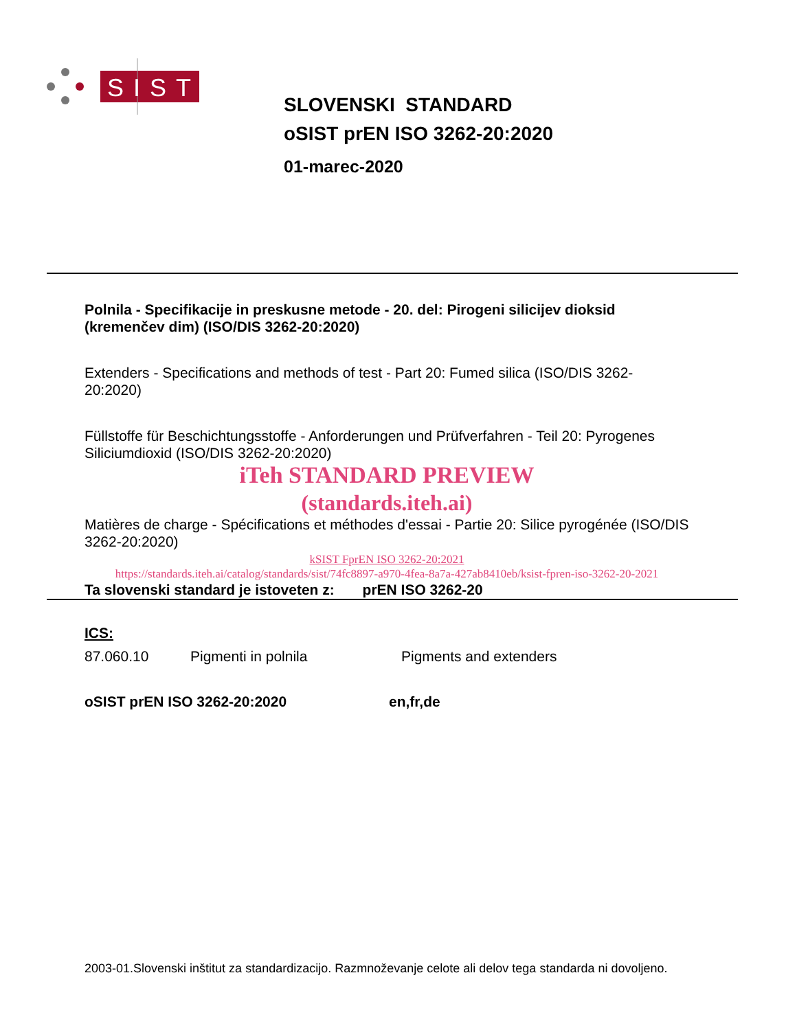SIST
SLOVENSKI STANDARD
oSIST prEN ISO 3262-20:2020
01-marec-2020
Polnila - Specifikacije in preskusne metode - 20. del: Pirogeni silicijev dioksid (kremenčev dim) (ISO/DIS 3262-20:2020)
Extenders - Specifications and methods of test - Part 20: Fumed silica (ISO/DIS 3262-20:2020)
Füllstoffe für Beschichtungsstoffe - Anforderungen und Prüfverfahren - Teil 20: Pyrogenes Siliciumdioxid (ISO/DIS 3262-20:2020)
iTeh STANDARD PREVIEW
(standards.iteh.ai)
Matières de charge - Spécifications et méthodes d'essai - Partie 20: Silice pyrogénée (ISO/DIS 3262-20:2020)
kSIST FprEN ISO 3262-20:2021
https://standards.iteh.ai/catalog/standards/sist/74fc8897-a970-4fea-8a7a-427ab8410eb/ksist-fpren-iso-3262-20-2021
Ta slovenski standard je istoveten z: prEN ISO 3262-20
ICS:
87.060.10 Pigmenti in polnila Pigments and extenders
oSIST prEN ISO 3262-20:2020 en,fr,de
2003-01.Slovenski inštitut za standardizacijo. Razmnoževanje celote ali delov tega standarda ni dovoljeno.